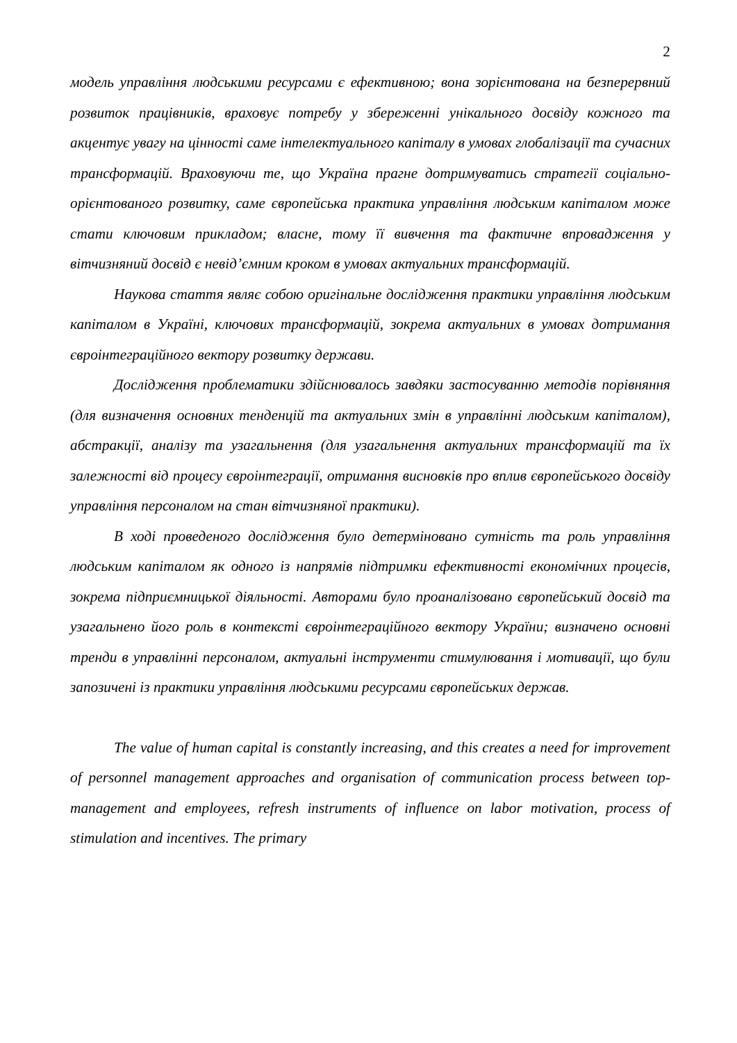2
модель управління людськими ресурсами є ефективною; вона зорієнтована на безперервний розвиток працівників, враховує потребу у збереженні унікального досвіду кожного та акцентує увагу на цінності саме інтелектуального капіталу в умовах глобалізації та сучасних трансформацій. Враховуючи те, що Україна прагне дотримуватись стратегії соціально-орієнтованого розвитку, саме європейська практика управління людським капіталом може стати ключовим прикладом; власне, тому її вивчення та фактичне впровадження у вітчизняний досвід є невід’ємним кроком в умовах актуальних трансформацій.
Наукова стаття являє собою оригінальне дослідження практики управління людським капіталом в Україні, ключових трансформацій, зокрема актуальних в умовах дотримання євроінтеграційного вектору розвитку держави.
Дослідження проблематики здійснювалось завдяки застосуванню методів порівняння (для визначення основних тенденцій та актуальних змін в управлінні людським капіталом), абстракції, аналізу та узагальнення (для узагальнення актуальних трансформацій та їх залежності від процесу євроінтеграції, отримання висновків про вплив європейського досвіду управління персоналом на стан вітчизняної практики).
В ході проведеного дослідження було детерміновано сутність та роль управління людським капіталом як одного із напрямів підтримки ефективності економічних процесів, зокрема підприємницької діяльності. Авторами було проаналізовано європейський досвід та узагальнено його роль в контексті євроінтеграційного вектору України; визначено основні тренди в управлінні персоналом, актуальні інструменти стимулювання і мотивації, що були запозичені із практики управління людськими ресурсами європейських держав.
The value of human capital is constantly increasing, and this creates a need for improvement of personnel management approaches and organisation of communication process between top-management and employees, refresh instruments of influence on labor motivation, process of stimulation and incentives. The primary